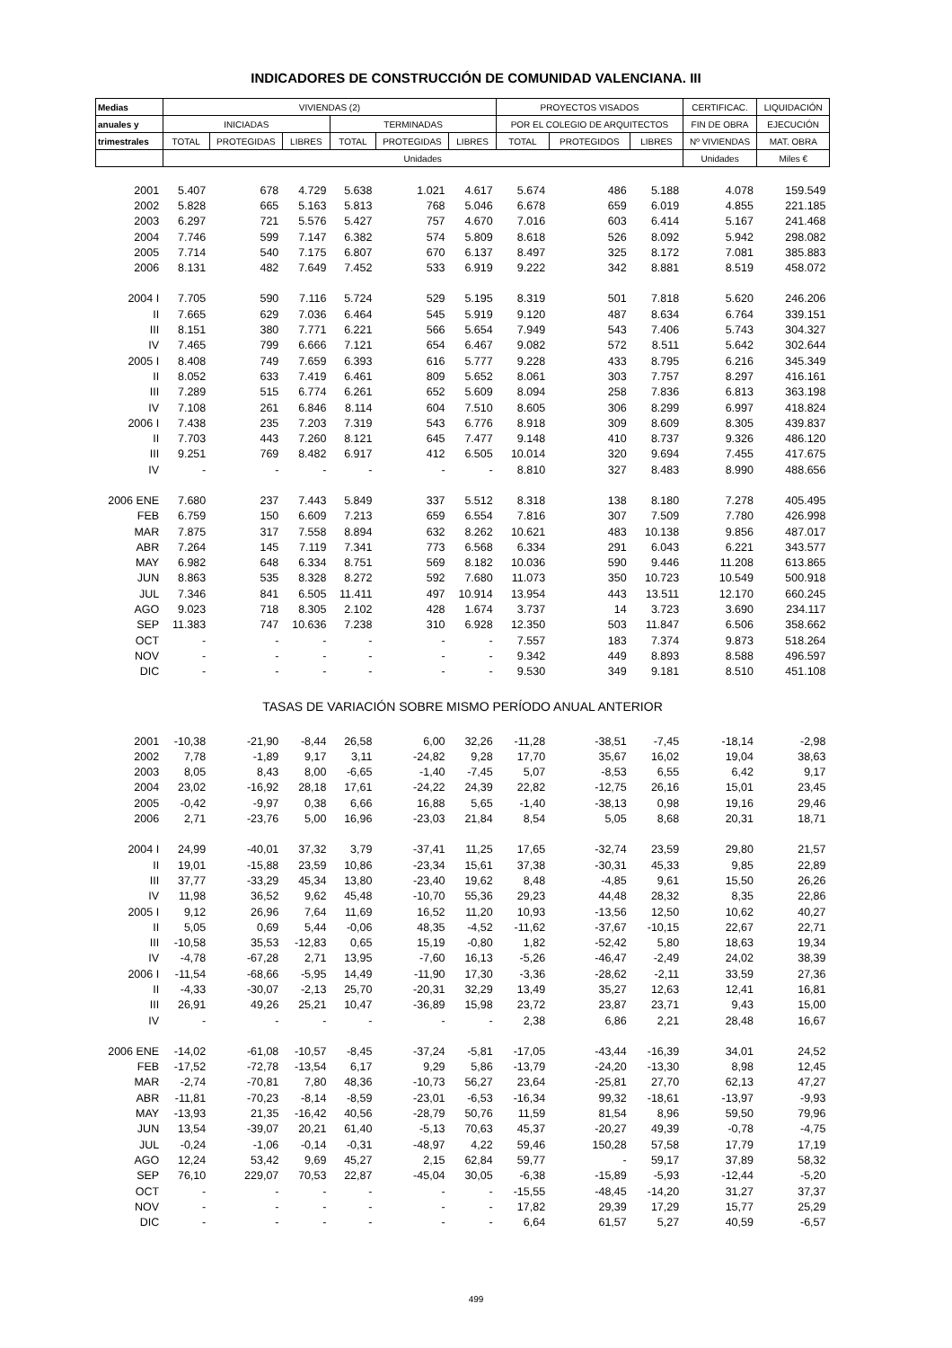INDICADORES DE CONSTRUCCIÓN DE COMUNIDAD VALENCIANA. III
| Medias | VIVIENDAS (2) | | | | | | PROYECTOS VISADOS | | | CERTIFICAC. | LIQUIDACIÓN |
| --- | --- | --- | --- | --- | --- | --- | --- | --- | --- | --- | --- |
| anuales y | INICIADAS | | | TERMINADAS | | | POR EL COLEGIO DE ARQUITECTOS | | | FIN DE OBRA | EJECUCIÓN |
| trimestrales | TOTAL | PROTEGIDAS | LIBRES | TOTAL | PROTEGIDAS | LIBRES | TOTAL | PROTEGIDOS | LIBRES | Nº VIVIENDAS | MAT. OBRA |
| | Unidades | | | | | | | | | Unidades | Miles € |
| 2001 | 5.407 | 678 | 4.729 | 5.638 | 1.021 | 4.617 | 5.674 | 486 | 5.188 | 4.078 | 159.549 |
| 2002 | 5.828 | 665 | 5.163 | 5.813 | 768 | 5.046 | 6.678 | 659 | 6.019 | 4.855 | 221.185 |
| 2003 | 6.297 | 721 | 5.576 | 5.427 | 757 | 4.670 | 7.016 | 603 | 6.414 | 5.167 | 241.468 |
| 2004 | 7.746 | 599 | 7.147 | 6.382 | 574 | 5.809 | 8.618 | 526 | 8.092 | 5.942 | 298.082 |
| 2005 | 7.714 | 540 | 7.175 | 6.807 | 670 | 6.137 | 8.497 | 325 | 8.172 | 7.081 | 385.883 |
| 2006 | 8.131 | 482 | 7.649 | 7.452 | 533 | 6.919 | 9.222 | 342 | 8.881 | 8.519 | 458.072 |
| 2004 I | 7.705 | 590 | 7.116 | 5.724 | 529 | 5.195 | 8.319 | 501 | 7.818 | 5.620 | 246.206 |
| II | 7.665 | 629 | 7.036 | 6.464 | 545 | 5.919 | 9.120 | 487 | 8.634 | 6.764 | 339.151 |
| III | 8.151 | 380 | 7.771 | 6.221 | 566 | 5.654 | 7.949 | 543 | 7.406 | 5.743 | 304.327 |
| IV | 7.465 | 799 | 6.666 | 7.121 | 654 | 6.467 | 9.082 | 572 | 8.511 | 5.642 | 302.644 |
| 2005 I | 8.408 | 749 | 7.659 | 6.393 | 616 | 5.777 | 9.228 | 433 | 8.795 | 6.216 | 345.349 |
| II | 8.052 | 633 | 7.419 | 6.461 | 809 | 5.652 | 8.061 | 303 | 7.757 | 8.297 | 416.161 |
| III | 7.289 | 515 | 6.774 | 6.261 | 652 | 5.609 | 8.094 | 258 | 7.836 | 6.813 | 363.198 |
| IV | 7.108 | 261 | 6.846 | 8.114 | 604 | 7.510 | 8.605 | 306 | 8.299 | 6.997 | 418.824 |
| 2006 I | 7.438 | 235 | 7.203 | 7.319 | 543 | 6.776 | 8.918 | 309 | 8.609 | 8.305 | 439.837 |
| II | 7.703 | 443 | 7.260 | 8.121 | 645 | 7.477 | 9.148 | 410 | 8.737 | 9.326 | 486.120 |
| III | 9.251 | 769 | 8.482 | 6.917 | 412 | 6.505 | 10.014 | 320 | 9.694 | 7.455 | 417.675 |
| IV | - | - | - | - | - | - | 8.810 | 327 | 8.483 | 8.990 | 488.656 |
| 2006 ENE | 7.680 | 237 | 7.443 | 5.849 | 337 | 5.512 | 8.318 | 138 | 8.180 | 7.278 | 405.495 |
| FEB | 6.759 | 150 | 6.609 | 7.213 | 659 | 6.554 | 7.816 | 307 | 7.509 | 7.780 | 426.998 |
| MAR | 7.875 | 317 | 7.558 | 8.894 | 632 | 8.262 | 10.621 | 483 | 10.138 | 9.856 | 487.017 |
| ABR | 7.264 | 145 | 7.119 | 7.341 | 773 | 6.568 | 6.334 | 291 | 6.043 | 6.221 | 343.577 |
| MAY | 6.982 | 648 | 6.334 | 8.751 | 569 | 8.182 | 10.036 | 590 | 9.446 | 11.208 | 613.865 |
| JUN | 8.863 | 535 | 8.328 | 8.272 | 592 | 7.680 | 11.073 | 350 | 10.723 | 10.549 | 500.918 |
| JUL | 7.346 | 841 | 6.505 | 11.411 | 497 | 10.914 | 13.954 | 443 | 13.511 | 12.170 | 660.245 |
| AGO | 9.023 | 718 | 8.305 | 2.102 | 428 | 1.674 | 3.737 | 14 | 3.723 | 3.690 | 234.117 |
| SEP | 11.383 | 747 | 10.636 | 7.238 | 310 | 6.928 | 12.350 | 503 | 11.847 | 6.506 | 358.662 |
| OCT | - | - | - | - | - | - | 7.557 | 183 | 7.374 | 9.873 | 518.264 |
| NOV | - | - | - | - | - | - | 9.342 | 449 | 8.893 | 8.588 | 496.597 |
| DIC | - | - | - | - | - | - | 9.530 | 349 | 9.181 | 8.510 | 451.108 |
| TASAS DE VARIACIÓN SOBRE MISMO PERÍODO ANUAL ANTERIOR | | | | | | | | | | | |
| 2001 | -10,38 | -21,90 | -8,44 | 26,58 | 6,00 | 32,26 | -11,28 | -38,51 | -7,45 | -18,14 | -2,98 |
| 2002 | 7,78 | -1,89 | 9,17 | 3,11 | -24,82 | 9,28 | 17,70 | 35,67 | 16,02 | 19,04 | 38,63 |
| 2003 | 8,05 | 8,43 | 8,00 | -6,65 | -1,40 | -7,45 | 5,07 | -8,53 | 6,55 | 6,42 | 9,17 |
| 2004 | 23,02 | -16,92 | 28,18 | 17,61 | -24,22 | 24,39 | 22,82 | -12,75 | 26,16 | 15,01 | 23,45 |
| 2005 | -0,42 | -9,97 | 0,38 | 6,66 | 16,88 | 5,65 | -1,40 | -38,13 | 0,98 | 19,16 | 29,46 |
| 2006 | 2,71 | -23,76 | 5,00 | 16,96 | -23,03 | 21,84 | 8,54 | 5,05 | 8,68 | 20,31 | 18,71 |
| 2004 I | 24,99 | -40,01 | 37,32 | 3,79 | -37,41 | 11,25 | 17,65 | -32,74 | 23,59 | 29,80 | 21,57 |
| II | 19,01 | -15,88 | 23,59 | 10,86 | -23,34 | 15,61 | 37,38 | -30,31 | 45,33 | 9,85 | 22,89 |
| III | 37,77 | -33,29 | 45,34 | 13,80 | -23,40 | 19,62 | 8,48 | -4,85 | 9,61 | 15,50 | 26,26 |
| IV | 11,98 | 36,52 | 9,62 | 45,48 | -10,70 | 55,36 | 29,23 | 44,48 | 28,32 | 8,35 | 22,86 |
| 2005 I | 9,12 | 26,96 | 7,64 | 11,69 | 16,52 | 11,20 | 10,93 | -13,56 | 12,50 | 10,62 | 40,27 |
| II | 5,05 | 0,69 | 5,44 | -0,06 | 48,35 | -4,52 | -11,62 | -37,67 | -10,15 | 22,67 | 22,71 |
| III | -10,58 | 35,53 | -12,83 | 0,65 | 15,19 | -0,80 | 1,82 | -52,42 | 5,80 | 18,63 | 19,34 |
| IV | -4,78 | -67,28 | 2,71 | 13,95 | -7,60 | 16,13 | -5,26 | -46,47 | -2,49 | 24,02 | 38,39 |
| 2006 I | -11,54 | -68,66 | -5,95 | 14,49 | -11,90 | 17,30 | -3,36 | -28,62 | -2,11 | 33,59 | 27,36 |
| II | -4,33 | -30,07 | -2,13 | 25,70 | -20,31 | 32,29 | 13,49 | 35,27 | 12,63 | 12,41 | 16,81 |
| III | 26,91 | 49,26 | 25,21 | 10,47 | -36,89 | 15,98 | 23,72 | 23,87 | 23,71 | 9,43 | 15,00 |
| IV | - | - | - | - | - | - | 2,38 | 6,86 | 2,21 | 28,48 | 16,67 |
| 2006 ENE | -14,02 | -61,08 | -10,57 | -8,45 | -37,24 | -5,81 | -17,05 | -43,44 | -16,39 | 34,01 | 24,52 |
| FEB | -17,52 | -72,78 | -13,54 | 6,17 | 9,29 | 5,86 | -13,79 | -24,20 | -13,30 | 8,98 | 12,45 |
| MAR | -2,74 | -70,81 | 7,80 | 48,36 | -10,73 | 56,27 | 23,64 | -25,81 | 27,70 | 62,13 | 47,27 |
| ABR | -11,81 | -70,23 | -8,14 | -8,59 | -23,01 | -6,53 | -16,34 | 99,32 | -18,61 | -13,97 | -9,93 |
| MAY | -13,93 | 21,35 | -16,42 | 40,56 | -28,79 | 50,76 | 11,59 | 81,54 | 8,96 | 59,50 | 79,96 |
| JUN | 13,54 | -39,07 | 20,21 | 61,40 | -5,13 | 70,63 | 45,37 | -20,27 | 49,39 | -0,78 | -4,75 |
| JUL | -0,24 | -1,06 | -0,14 | -0,31 | -48,97 | 4,22 | 59,46 | 150,28 | 57,58 | 17,79 | 17,19 |
| AGO | 12,24 | 53,42 | 9,69 | 45,27 | 2,15 | 62,84 | 59,77 | - | 59,17 | 37,89 | 58,32 |
| SEP | 76,10 | 229,07 | 70,53 | 22,87 | -45,04 | 30,05 | -6,38 | -15,89 | -5,93 | -12,44 | -5,20 |
| OCT | - | - | - | - | - | - | -15,55 | -48,45 | -14,20 | 31,27 | 37,37 |
| NOV | - | - | - | - | - | - | 17,82 | 29,39 | 17,29 | 15,77 | 25,29 |
| DIC | - | - | - | - | - | - | 6,64 | 61,57 | 5,27 | 40,59 | -6,57 |
499